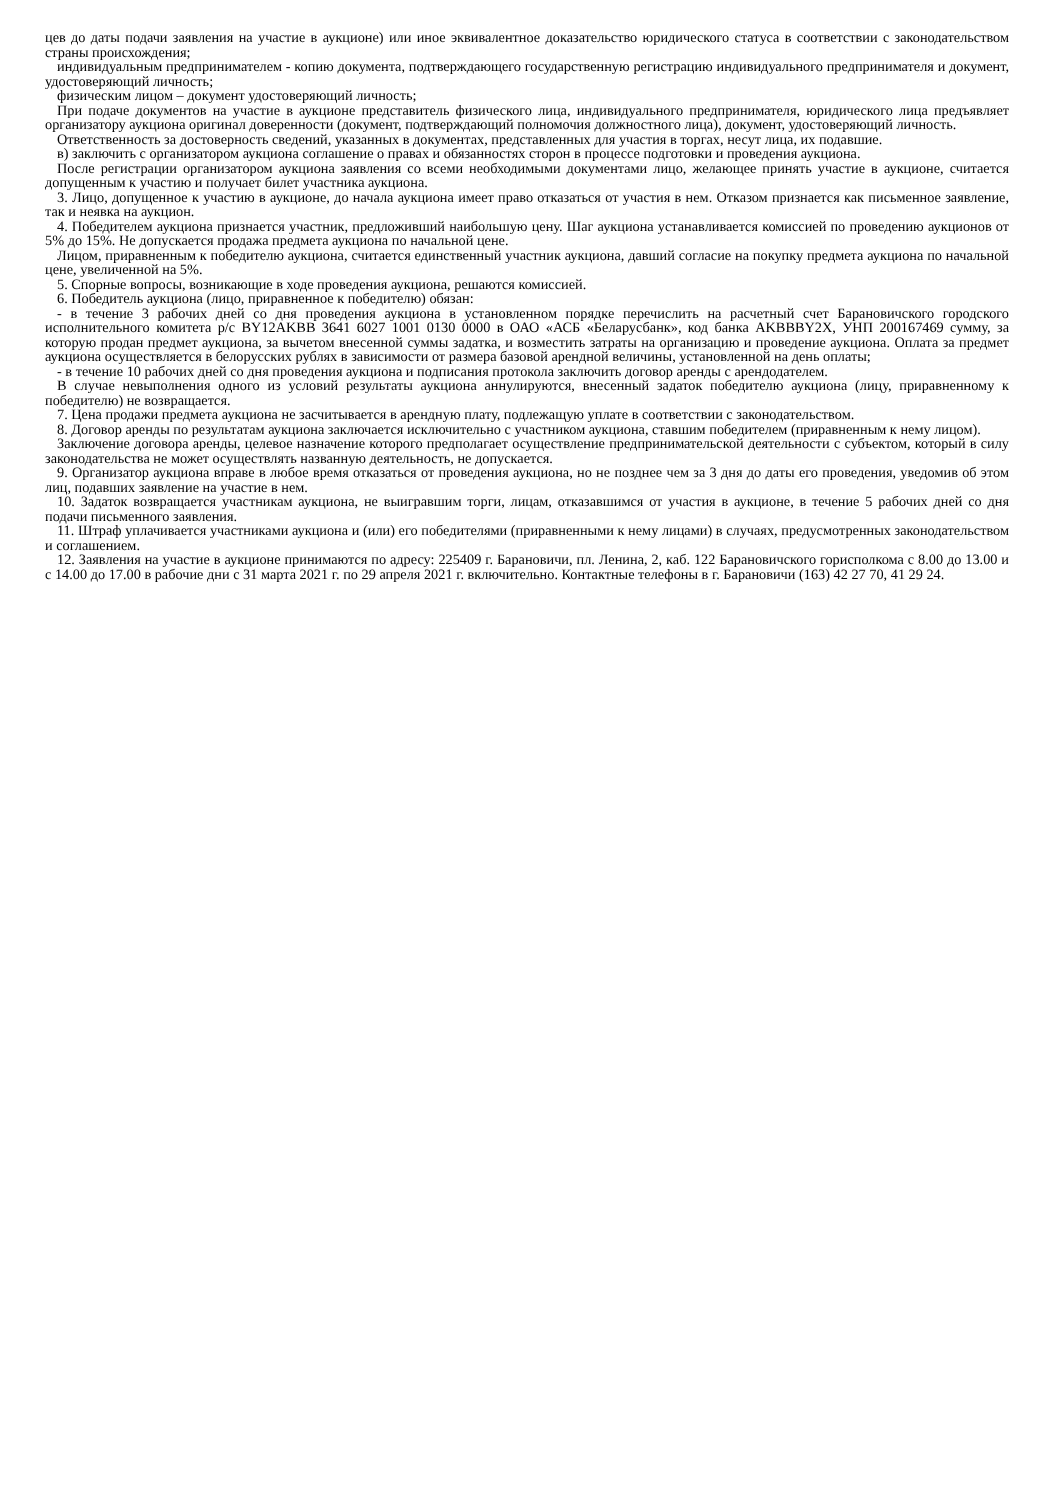цев до даты подачи заявления на участие в аукционе) или иное эквивалентное доказательство юридического статуса в соответствии с законодательством страны происхождения;
индивидуальным предпринимателем - копию документа, подтверждающего государственную регистрацию индивидуального предпринимателя и документ, удостоверяющий личность;
физическим лицом – документ удостоверяющий личность;
При подаче документов на участие в аукционе представитель физического лица, индивидуального предпринимателя, юридического лица предъявляет организатору аукциона оригинал доверенности (документ, подтверждающий полномочия должностного лица), документ, удостоверяющий личность.
Ответственность за достоверность сведений, указанных в документах, представленных для участия в торгах, несут лица, их подавшие.
в) заключить с организатором аукциона соглашение о правах и обязанностях сторон в процессе подготовки и проведения аукциона.
После регистрации организатором аукциона заявления со всеми необходимыми документами лицо, желающее принять участие в аукционе, считается допущенным к участию и получает билет участника аукциона.
3. Лицо, допущенное к участию в аукционе, до начала аукциона имеет право отказаться от участия в нем. Отказом признается как письменное заявление, так и неявка на аукцион.
4. Победителем аукциона признается участник, предложивший наибольшую цену. Шаг аукциона устанавливается комиссией по проведению аукционов от 5% до 15%. Не допускается продажа предмета аукциона по начальной цене.
Лицом, приравненным к победителю аукциона, считается единственный участник аукциона, давший согласие на покупку предмета аукциона по начальной цене, увеличенной на 5%.
5. Спорные вопросы, возникающие в ходе проведения аукциона, решаются комиссией.
6. Победитель аукциона (лицо, приравненное к победителю) обязан:
- в течение 3 рабочих дней со дня проведения аукциона в установленном порядке перечислить на расчетный счет Барановичского городского исполнительного комитета р/с BY12AKBB 3641 6027 1001 0130 0000 в ОАО «АСБ «Беларусбанк», код банка AKBBBY2X, УНП 200167469 сумму, за которую продан предмет аукциона, за вычетом внесенной суммы задатка, и возместить затраты на организацию и проведение аукциона. Оплата за предмет аукциона осуществляется в белорусских рублях в зависимости от размера базовой арендной величины, установленной на день оплаты;
- в течение 10 рабочих дней со дня проведения аукциона и подписания протокола заключить договор аренды с арендодателем.
В случае невыполнения одного из условий результаты аукциона аннулируются, внесенный задаток победителю аукциона (лицу, приравненному к победителю) не возвращается.
7. Цена продажи предмета аукциона не засчитывается в арендную плату, подлежащую уплате в соответствии с законодательством.
8. Договор аренды по результатам аукциона заключается исключительно с участником аукциона, ставшим победителем (приравненным к нему лицом).
Заключение договора аренды, целевое назначение которого предполагает осуществление предпринимательской деятельности с субъектом, который в силу законодательства не может осуществлять названную деятельность, не допускается.
9. Организатор аукциона вправе в любое время отказаться от проведения аукциона, но не позднее чем за 3 дня до даты его проведения, уведомив об этом лиц, подавших заявление на участие в нем.
10. Задаток возвращается участникам аукциона, не выигравшим торги, лицам, отказавшимся от участия в аукционе, в течение 5 рабочих дней со дня подачи письменного заявления.
11. Штраф уплачивается участниками аукциона и (или) его победителями (приравненными к нему лицами) в случаях, предусмотренных законодательством и соглашением.
12. Заявления на участие в аукционе принимаются по адресу: 225409 г. Барановичи, пл. Ленина, 2, каб. 122 Барановичского горисполкома с 8.00 до 13.00 и с 14.00 до 17.00 в рабочие дни с 31 марта 2021 г. по 29 апреля 2021 г. включительно. Контактные телефоны в г. Барановичи (163) 42 27 70, 41 29 24.